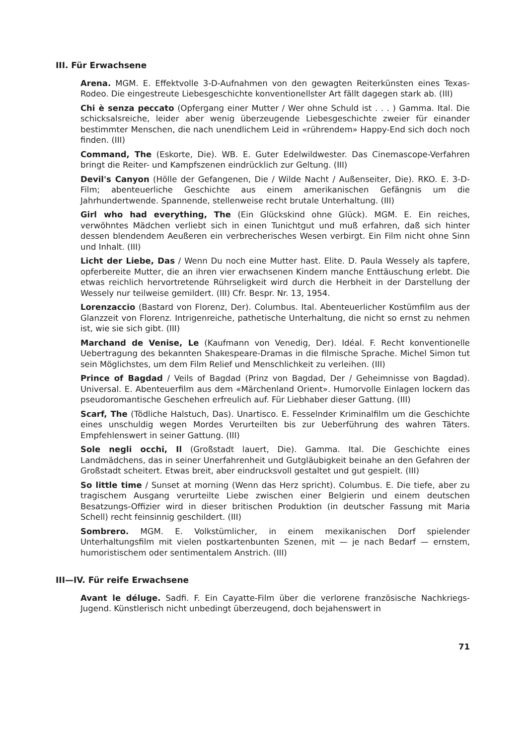III. Für Erwachsene
Arena. MGM. E. Effektvolle 3-D-Aufnahmen von den gewagten Reiterkünsten eines Texas-Rodeo. Die eingestreute Liebesgeschichte konventionellster Art fällt dagegen stark ab. (III)
Chi è senza peccato (Opfergang einer Mutter / Wer ohne Schuld ist . . . ) Gamma. Ital. Die schicksalsreiche, leider aber wenig überzeugende Liebesgeschichte zweier für einander bestimmter Menschen, die nach unendlichem Leid in «rührendem» Happy-End sich doch noch finden. (III)
Command, The (Eskorte, Die). WB. E. Guter Edelwildwester. Das Cinemascope-Verfahren bringt die Reiter- und Kampfszenen eindrücklich zur Geltung. (III)
Devil's Canyon (Hölle der Gefangenen, Die / Wilde Nacht / Außenseiter, Die). RKO. E. 3-D-Film; abenteuerliche Geschichte aus einem amerikanischen Gefängnis um die Jahrhundertwende. Spannende, stellenweise recht brutale Unterhaltung. (III)
Girl who had everything, The (Ein Glückskind ohne Glück). MGM. E. Ein reiches, verwöhntes Mädchen verliebt sich in einen Tunichtgut und muß erfahren, daß sich hinter dessen blendendem Aeußeren ein verbrecherisches Wesen verbirgt. Ein Film nicht ohne Sinn und Inhalt. (III)
Licht der Liebe, Das / Wenn Du noch eine Mutter hast. Elite. D. Paula Wessely als tapfere, opferbereite Mutter, die an ihren vier erwachsenen Kindern manche Enttäuschung erlebt. Die etwas reichlich hervortretende Rührseligkeit wird durch die Herbheit in der Darstellung der Wessely nur teilweise gemildert. (III) Cfr. Bespr. Nr. 13, 1954.
Lorenzaccio (Bastard von Florenz, Der). Columbus. Ital. Abenteuerlicher Kostümfilm aus der Glanzzeit von Florenz. Intrigenreiche, pathetische Unterhaltung, die nicht so ernst zu nehmen ist, wie sie sich gibt. (III)
Marchand de Venise, Le (Kaufmann von Venedig, Der). Idéal. F. Recht konventionelle Uebertragung des bekannten Shakespeare-Dramas in die filmische Sprache. Michel Simon tut sein Möglichstes, um dem Film Relief und Menschlichkeit zu verleihen. (III)
Prince of Bagdad / Veils of Bagdad (Prinz von Bagdad, Der / Geheimnisse von Bagdad). Universal. E. Abenteuerfilm aus dem «Märchenland Orient». Humorvolle Einlagen lockern das pseudoromantische Geschehen erfreulich auf. Für Liebhaber dieser Gattung. (III)
Scarf, The (Tödliche Halstuch, Das). Unartisco. E. Fesselnder Kriminalfilm um die Geschichte eines unschuldig wegen Mordes Verurteilten bis zur Ueberführung des wahren Täters. Empfehlenswert in seiner Gattung. (III)
Sole negli occhi, Il (Großstadt lauert, Die). Gamma. Ital. Die Geschichte eines Landmädchens, das in seiner Unerfahrenheit und Gutgläubigkeit beinahe an den Gefahren der Großstadt scheitert. Etwas breit, aber eindrucksvoll gestaltet und gut gespielt. (III)
So little time / Sunset at morning (Wenn das Herz spricht). Columbus. E. Die tiefe, aber zu tragischem Ausgang verurteilte Liebe zwischen einer Belgierin und einem deutschen Besatzungs-Offizier wird in dieser britischen Produktion (in deutscher Fassung mit Maria Schell) recht feinsinnig geschildert. (III)
Sombrero. MGM. E. Volkstümlicher, in einem mexikanischen Dorf spielender Unterhaltungsfilm mit vielen postkartenbunten Szenen, mit — je nach Bedarf — ernstem, humoristischem oder sentimentalem Anstrich. (III)
III—IV. Für reife Erwachsene
Avant le déluge. Sadfi. F. Ein Cayatte-Film über die verlorene französische Nachkriegs-Jugend. Künstlerisch nicht unbedingt überzeugend, doch bejahenswert in
71